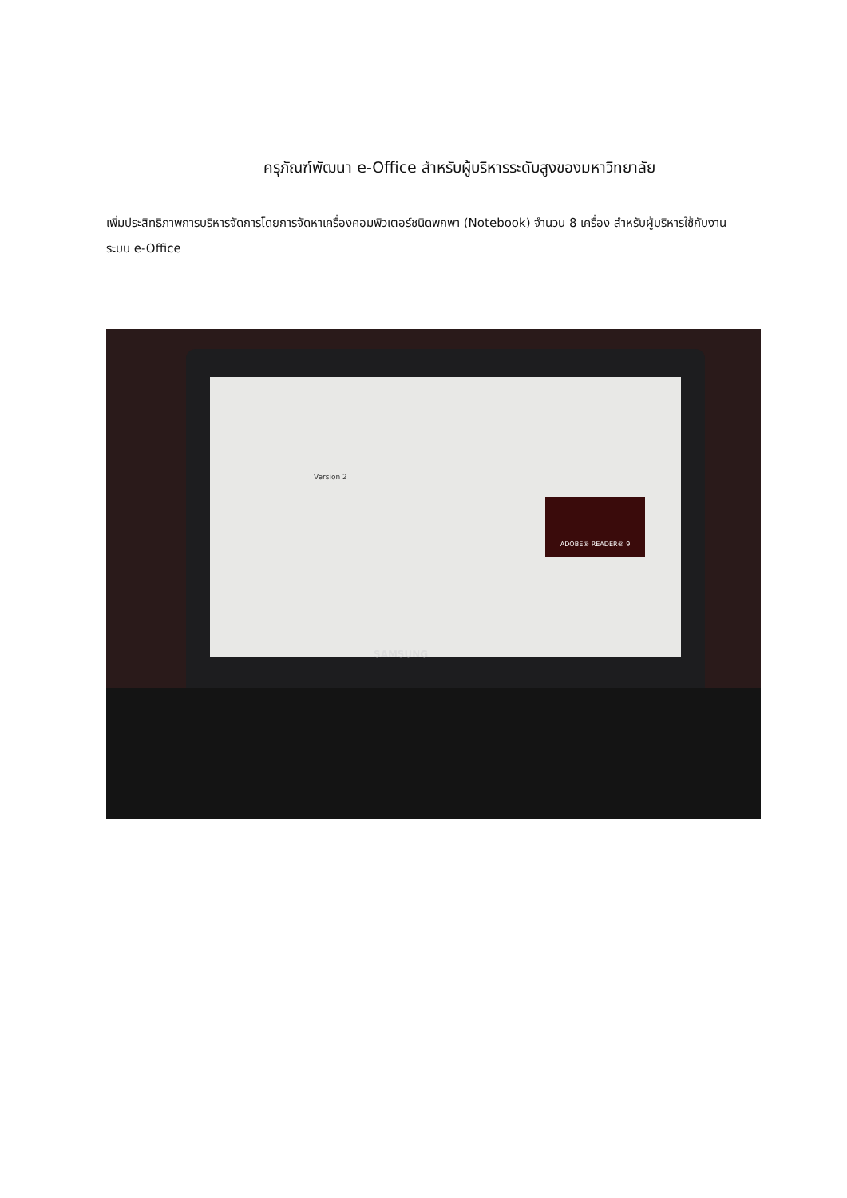ครุภัณฑ์พัฒนา e-Office สำหรับผู้บริหารระดับสูงของมหาวิทยาลัย
เพิ่มประสิทธิภาพการบริหารจัดการโดยการจัดหาเครื่องคอมพิวเตอร์ชนิดพกพา (Notebook) จำนวน 8 เครื่อง สำหรับผู้บริหารใช้กับงานระบบ e-Office
Version 2
ADOBE® READER® 9
SAMSUNG